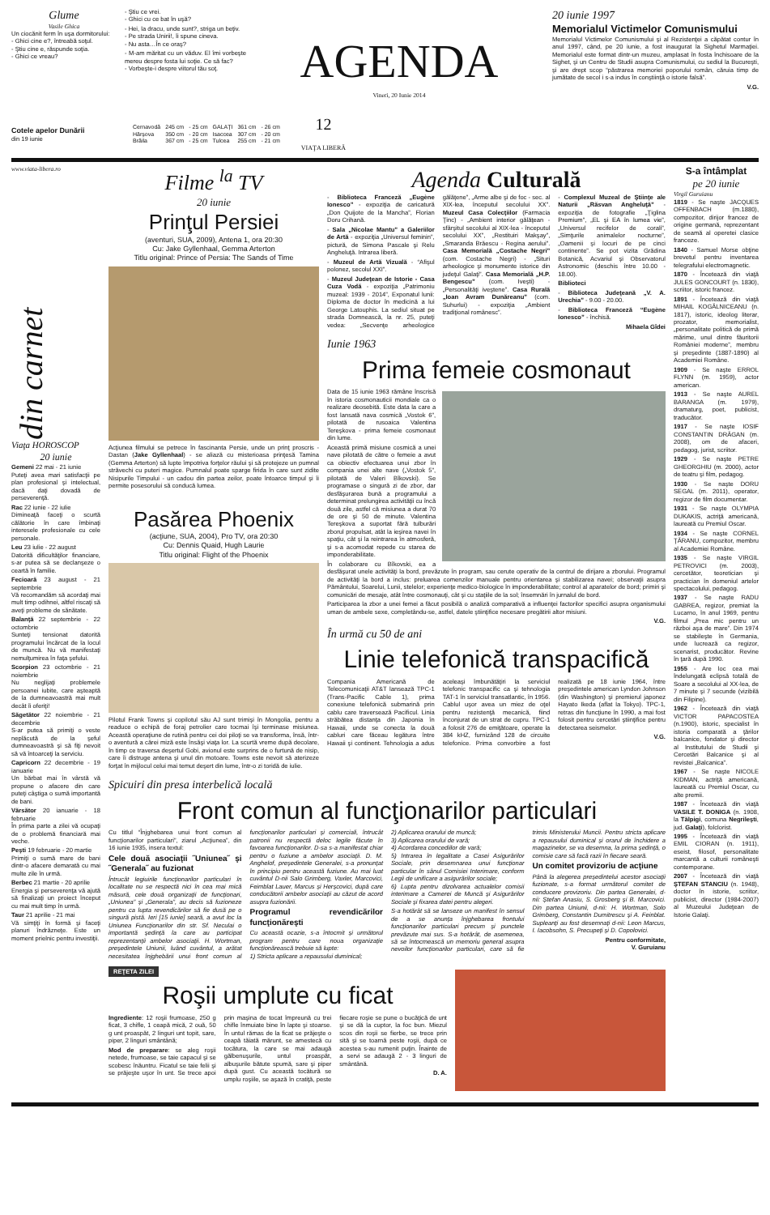Glume
Vasile Ghica
Un ciocănit ferm în uşa dormitorului:
- Ghici cine e?, întreabă soţul.
- Ştiu cine e, răspunde soţia.
- Ghici ce vreau?
- Ştiu ce vrei.
- Ghici cu ce bat în uşă?
- Hei, la dracu, unde sunt?, striga un beţiv.
- Pe strada Unirii!, îi spune cineva.
- Nu asta…În ce oraş?
- M-am măritat cu un văduv. El îmi vorbeşte mereu despre fosta lui soţie. Ce să fac?
- Vorbeşte-i despre viitorul tău soţ.
AGENDA
Vineri, 20 Iunie 2014
20 iunie 1997
Memorialul Victimelor Comunismului
Memorialul Victimelor Comunismului şi al Rezistenţei a căpătat contur în anul 1997, când, pe 20 iunie, a fost inaugurat la Sighetul Marmaţiei. Memorialul este format dintr-un muzeu, amplasat în fosta închisoare de la Sighet, şi un Centru de Studii asupra Comunismului, cu sediul la Bucureşti, şi are drept scop “păstrarea memoriei poporului român, căruia timp de jumătate de secol i s-a indus în conştiinţă o istorie falsă”.
V.G.
Cotele apelor Dunării
din 19 iunie
| Cernavodă | 245 cm | - 25 cm | GALAŢI | 361 cm | - 26 cm |
| Hârşova | 350 cm | - 20 cm | Isaccea | 307 cm | - 20 cm |
| Brăila | 367 cm | - 25 cm | Tulcea | 255 cm | - 21 cm |
12
VIAŢA LIBERĂ
www.viata-libera.ro
din carnet
Viaţa HOROSCOP
20 iunie
Gemeni 22 mai - 21 iunie
Puteţi avea mari satisfacţii pe plan profesional şi intelectual, dacă daţi dovadă de perseverenţă.
Rac 22 iunie - 22 iulie
Dimineaţă faceţi o scurtă călătorie în care îmbinaţi interesele profesionale cu cele personale.
Leu 23 iulie - 22 august
Datorită dificultăţilor financiare, s-ar putea să se declanşeze o ceartă în familie.
Fecioară 23 august - 21 septembrie
Vă recomandăm să acordaţi mai mult timp odihnei, altfel riscaţi să aveţi probleme de sănătate.
Balanţă 22 septembrie - 22 octombrie
Sunteţi tensionat datorită programului încărcat de la locul de muncă. Nu vă manifestaţi nemulţumirea în faţa şefului.
Scorpion 23 octombrie - 21 noiembrie
Nu neglijaţi problemele persoanei iubite, care aşteaptă de la dumneavoastră mai mult decât îi oferiţi!
Săgetător 22 noiembrie - 21 decembrie
S-ar putea să primiţi o veste neplăcută de la şeful dumneavoastră şi să fiţi nevoit să vă întoarceţi la serviciu.
Capricorn 22 decembrie - 19 ianuarie
Un bărbat mai în vârstă vă propune o afacere din care puteţi câştiga o sumă importantă de bani.
Vărsător 20 ianuarie - 18 februarie
În prima parte a zilei vă ocupaţi de o problemă financiară mai veche.
Peşti 19 februarie - 20 martie
Primiţi o sumă mare de bani dintr-o afacere demarată cu mai multe zile în urmă.
Berbec 21 martie - 20 aprilie
Energia şi perseverenţa vă ajută să finalizaţi un proiect început cu mai mult timp în urmă.
Taur 21 aprilie - 21 mai
Vă simţiţi în formă şi faceţi planuri îndrăzneţe. Este un moment prielnic pentru investiţii.
Filme <sup>la</sup> TV
20 iunie
Prinţul Persiei
(aventuri, SUA, 2009), Antena 1, ora 20:30
Cu: Jake Gyllenhaal, Gemma Arterton
Titlu original: Prince of Persia: The Sands of Time
Acţiunea filmului se petrece în fascinanta Persie, unde un prinţ proscris - Dastan (Jake Gyllenhaal) - se aliază cu misterioasa prinţesă Tamina (Gemma Arterton) să lupte împotriva forţelor răului şi să protejeze un pumnal străvechi cu puteri magice. Pumnalul poate sparge firida în care sunt zidite Nisipurile Timpului - un cadou din partea zeilor, poate întoarce timpul şi îi permite posesorului să conducă lumea.
Pasărea Phoenix
(acţiune, SUA, 2004), Pro TV, ora 20:30
Cu: Dennis Quaid, Hugh Laurie
Titlu original: Flight of the Phoenix
Pilotul Frank Towns şi copilotul său AJ sunt trimişi în Mongolia, pentru a readuce o echipă de foraj petrolier care tocmai îşi termina­se misiunea. Această operaţiune de rutină pentru cei doi piloţi se va transforma, însă, într-o aventură a cărei miză este însăşi viaţa lor. La scurtă vreme după decolare, în timp ce traversa deşertul Gobi, avionul este surprins de o furtună de nisip, care îi distruge antena şi unul din motoare. Towns este nevoit să aterizeze forţat în mijlocul celui mai temut deşert din lume, într-o zi toridă de iulie.
Agenda Culturală
- Biblioteca Franceză „Eugène Ionesco” - expoziţia de caricatură „Don Quijote de la Mancha”, Florian Doru Crihană.
- Sala „Nicolae Mantu” a Galeriilor de Artă - expoziţia „Universul feminin”, pictură, de Simona Pascale şi Relu Angheluţă. Intrarea liberă.
- Muzeul de Artă Vizuală - “Afişul polonez, secolul XXI”.
- Muzeul Judeţean de Istorie - Casa Cuza Vodă - expoziţia „Patrimoniu muzeal: 1939 - 2014”, Exponatul lunii: Diploma de doctor în medicină a lui George Latouphis. La sediul situat pe strada Domnească, la nr. 25, puteţi vedea: „Secvenţe arheologice gălăţene”, „Arme albe şi de foc - sec. al XIX-lea, începutul secolului XX”. Muzeul Casa Colecţiilor (Farmacia Ţinc) - „Ambient interior gălăţean - sfârşitul secolului al XIX-lea - începutul secolului XX”, „Restituiri Makşay”, „Smaranda Brăescu - Regina aerului”. Casa Memorială „Costache Negri” (com. Costache Negri) - „Situri arheologice şi monumente istorice din judeţul Galaţi”. Casa Memorială „H.P. Bengescu” (com. Iveşti) - „Personalităţi iveştene”. Casa Rurală „Ioan Avram Dunăreanu” (com. Suhurlui) - expoziţia „Ambient tradiţional românesc”.
- Complexul Muzeal de Ştiinţe ale Naturii „Răsvan Angheluţă” - expoziţia de fotografie „Ţiglina Premium”, „EL şi EA în lumea vie”, „Universul recifelor de corali”, „Simţurile animalelor nocturne”, „Oamenii şi locuri de pe cinci continente”. Se pot vizita Grădina Botanică, Acvariul şi Observatorul Astronomic (deschis între 10.00 - 18.00).
Biblioteci
- Biblioteca Judeţeană „V. A. Urechia” - 9.00 - 20.00.
- Biblioteca Franceză “Eugène Ionesco” - închisă.
Mihaela Gîdei
Iunie 1963
Prima femeie cosmonaut
Data de 15 iunie 1963 rămâne înscrisă în istoria cosmonauticii mondiale ca o realizare deosebită. Este data la care a fost lansată nava cosmică „Vostok 6”, pilotată de rusoaica Valentina Tereşkova - prima femeie cosmonaut din lume.
Această primă misiune cosmică a unei nave pilotată de către o femeie a avut ca obiectiv efectuarea unui zbor în compania unei alte nave („Vostok 5”, pilotată de Valeri Bîkovski). Se programase o singură zi de zbor, dar desfăşurarea bună a programului a determinat prelungirea activităţii cu încă două zile, astfel că misiunea a durat 70 de ore şi 50 de minute. Valentina Tereşkova a suportat fără tulburări zborul propulsat, atât la ieşirea navei în spaţiu, cât şi la reintrarea în atmosferă, şi s-a acomodat repede cu starea de imponderabilitate.
În colaborare cu Bîkovski, ea a desfăşurat unele activităţi la bord, prevăzute în program, sau cerute operativ de la centrul de dirijare a zborului. Programul de activităţi la bord a inclus: preluarea comenzilor manuale pentru orientarea şi stabilizarea navei; observaţii asupra Pământului, Soarelui, Lunii, stelelor; experienţe medico-biologice în imponderabilitate; control al aparatelor de bord; primiri şi comunicări de mesaje, atât între cosmonauţi, cât şi cu staţiile de la sol; însemnări în jurnalul de bord.
Participarea la zbor a unei femei a făcut posibilă o analiză comparativă a influenţei factorilor specifici asupra organismului uman de ambele sexe, completându-se, astfel, datele ştiinţifice necesare pregătirii altor misiuni.
V.G.
În urmă cu 50 de ani
Linie telefonică transpacifică
Compania Americană de Telecomunicaţii AT&T lansează TPC-1 (Trans-Pacific Cable 1), prima conexiune telefonică submarină prin cablu care traversează Pacificul. Linia străbătea distanţa din Japonia în Hawaii, unde se conecta la două cabluri care făceau legătura între Hawaii şi continent. Tehnologia a adus aceleaşi îmbunătăţiri la serviciul telefonic transpacific ca şi tehnologia TAT-1 în serviciul transatlantic, în 1956. Cablul uşor avea un miez de oţel pentru rezistenţă mecanică, fiind înconjurat de un strat de cupru. TPC-1 a folosit 276 de emiţătoare, operate la 384 kHZ, furnizând 128 de circuite telefonice. Prima convorbire a fost realizată pe 18 iunie 1964, între preşedintele american Lyndon Johnson (din Washington) şi premierul japonez Hayato Ikeda (aflat la Tokyo). TPC-1, retras din funcţiune în 1990, a mai fost folosit pentru cercetări ştiinţifice pentru detectarea seismelor.
V.G.
Spicuiri din presa interbelică locală
Front comun al funcţionarilor particulari
Cu titlul “Înjghebarea unui front comun al funcţionarilor particulari”, ziarul „Acţiunea”, din 16 iunie 1935, insera textul:
Cele două asociaţii ˝Uniunea˝ şi ˝Generala˝ au fuzionat
Întrucât legiuirile funcţionarilor particulari în localitate nu se respectă nici în cea mai mică măsură, cele două organizaţii de funcţionari, „Uniunea” şi „Generala”, au decis să fuzioneze pentru ca lupta revendicărilor să fie dusă pe o singură pistă. Ieri [15 iunie] seară, a avut loc la Uniunea Funcţionarilor din str. Sf. Neculai o importantă şedinţă la care au participat reprezentanţii ambelor asociaţii. H. Wortman, preşedintele Uniunii, luând cuvântul, a arătat necesitatea înjghebării unui front comun al funcţionarilor particulari şi comerciali, întrucât patronii nu respectă deloc legile făcute în favoarea funcţionarilor. D-sa s-a manifestat chiar pentru o fuziune a ambelor asociaţii. D. M. Anghelof, preşedintele Generalei, s-a pronunţat în principiu pentru această fuziune. Au mai luat cuvântul D-nii Salo Grimberg, Vaxler, Marcovici, Feimblat Lauer, Marcus şi Herşcovici, după care conducătorii ambelor asociaţii au căzut de acord asupra fuzionării.
Programul revendicărilor funcţionăreşti
Cu această ocazie, s-a întocmit şi următorul program pentru care noua organizaţie funcţionărească trebuie să lupte:
1) Stricta aplicare a repausului duminical;
2) Aplicarea orarului de muncă;
3) Aplicarea orarului de vară;
4) Acordarea concediilor de vară;
5) Intrarea în legalitate a Casei Asigurărilor Sociale, prin desemnarea unui funcţionar particular în sânul Comisiei Interimare, conform Legii de unificare a asigurărilor sociale;
6) Lupta pentru dizolvarea actualelor comisii interimare a Camerei de Muncă şi Asigurărilor Sociale şi fixarea datei pentru alegeri.
S-a hotărât să se lanseze un manifest în sensul de a se anunţa înjghebarea frontului funcţionarilor particulari precum şi punctele prevăzute mai sus. S-a hotărât, de asemenea, să se întocmească un memoriu general asupra nevoilor funcţionarilor particulari, care să fie trimis Ministerului Muncii. Pentru stricta aplicare a repausului duminical şi orarul de închidere a magazinelor, se va desemna, la prima şedinţă, o comisie care să facă razii în fiecare seară.
Un comitet provizoriu de acţiune
Până la alegerea preşedintelui acestor asociaţii fuzionate, s-a format următorul comitet de conducere provizoriu. Din partea Generalei, d-nii: Ştefan Anasiu, S. Grosberg şi B. Marcovici. Din partea Uniunii, d-nii: H. Wortman, Solo Grimberg, Constantin Dumitrescu şi A. Feinblat. Supleanţi au fost desemnaţi d-nii: Leon Marcus, I. Iacobsohn, S. Precupeţi şi D. Copolovici.
Pentru conformitate,
V. Guruianu
REŢETA ZILEI
Roşii umplute cu ficat
Ingrediente: 12 roşii frumoase, 250 g ficat, 3 chifle, 1 ceapă mică, 2 ouă, 50 g unt proaspăt, 2 linguri unt topit, sare, piper, 2 linguri smântână;
Mod de preparare: se aleg roşii netede, frumoase, se taie capacul şi se scobesc înăuntru. Ficatul se taie felii şi se prăjeşte uşor în unt. Se trece apoi prin maşina de tocat împreună cu trei chifle înmuiate bine în lapte şi stoarse. În untul rămas de la ficat se prăjeşte o ceapă tăiată mărunt, se amestecă cu tocătura, la care se mai adaugă gălbenuşurile, untul proaspăt, albuşurile bătute spumă, sare şi piper după gust. Cu această tocătură se umplu roşiile, se aşază în cratiţă, peste fiecare roşie se pune o bucăţică de unt şi se dă la cuptor, la foc bun. Miezul scos din roşii se fierbe, se trece prin sită şi se toarnă peste roşii, după ce acestea s-au rumenit puţin. Înainte de a servi se adaugă 2 - 3 linguri de smântână.
D. A.
S-a întâmplat
pe 20 iunie
Virgil Guruianu
1819 - Se naşte JACQUES OFFENBACH (m.1880), compozitor, dirijor francez de origine germană, reprezentant de seamă al operetei clasice franceze.
1840 - Samuel Morse obţine brevetul pentru inventarea telegrafului electromagnetic.
1870 - Încetează din viaţă JULES GONCOURT (n. 1830), scriitor, istoric francez.
1891 - Încetează din viaţă MIHAIL KOGĂLNICEANU (n. 1817), istoric, ideolog literar, prozator, memorialist, „personalitate politică de primă mărime, unul dintre făuritorii României moderne”, membru şi preşedinte (1887-1890) al Academiei Române.
1909 - Se naşte ERROL FLYNN (m. 1959), actor american.
1913 - Se naşte AUREL BARANGA (m. 1979), dramaturg, poet, publicist, traducător.
1917 - Se naşte IOSIF CONSTANTIN DRĂGAN (m. 2008), om de afaceri, pedagog, jurist, scriitor.
1929 - Se naşte PETRE GHEORGHIU (m. 2000), actor de teatru şi film, pedagog.
1930 - Se naşte DORU SEGAL (m. 2011), operator, regizor de film documentar.
1931 - Se naşte OLYMPIA DUKAKIS, actriţă americană, laureată cu Premiul Oscar.
1934 - Se naşte CORNEL ŢĂRANU, compozitor, membru al Academiei Române.
1935 - Se naşte VIRGIL PETROVICI (m. 2003), cercetător, teoretician şi practician în domeniul artelor spectacolului, pedagog.
1937 - Se naşte RADU GABREA, regizor, premiat la Lucarno, în anul 1969, pentru filmul „Prea mic pentru un război aşa de mare”. Din 1974 se stabileşte în Germania, unde lucrează ca regizor, scenarist, producător. Revine în ţară după 1990.
1955 - Are loc cea mai îndelungată eclipsă totală de Soare a secolului al XX-lea, de 7 minute şi 7 secunde (vizibilă din Filipine).
1962 - Încetează din viaţă VICTOR PAPACOSTEA (n.1900), istoric, specialist în istoria comparată a ţărilor balcanice, fondator şi director al Institutului de Studii şi Cercetări Balcanice şi al revistei „Balcanica”.
1967 - Se naşte NICOLE KIDMAN, actriţă americană, laureată cu Premiul Oscar, cu alte premii.
1987 - Încetează din viaţă VASILE T. DONIGA (n. 1908, la Tălpigi, comuna Negrileşti, jud. Galaţi), folclorist.
1995 - Încetează din viaţă EMIL CIORAN (n. 1911), eseist, filosof, personalitate marcantă a culturii româneşti contemporane.
2007 - Încetează din viaţă ŞTEFAN STANCIU (n. 1948), doctor în istorie, scriitor, publicist, director (1984-2007) al Muzeului Judeţean de Istorie Galaţi.